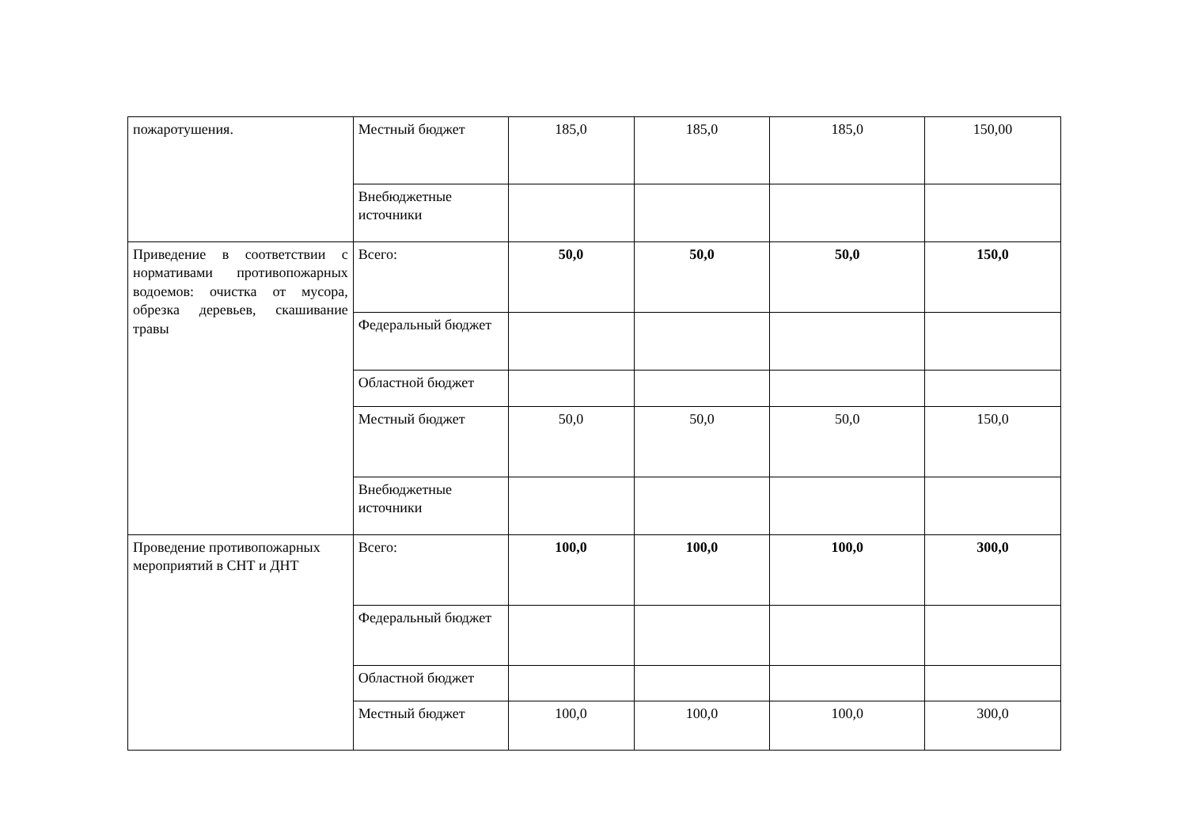| пожаротушения. | Местный бюджет | 185,0 | 185,0 | 185,0 | 150,00 |
| | Внебюджетные источники | | | | |
| Приведение в соответствии с нормативами противопожарных водоемов: очистка от мусора, обрезка деревьев, скашивание травы | Всего: | 50,0 | 50,0 | 50,0 | 150,0 |
| | Федеральный бюджет | | | | |
| | Областной бюджет | | | | |
| | Местный бюджет | 50,0 | 50,0 | 50,0 | 150,0 |
| | Внебюджетные источники | | | | |
| Проведение противопожарных мероприятий в СНТ и ДНТ | Всего: | 100,0 | 100,0 | 100,0 | 300,0 |
| | Федеральный бюджет | | | | |
| | Областной бюджет | | | | |
| | Местный бюджет | 100,0 | 100,0 | 100,0 | 300,0 |